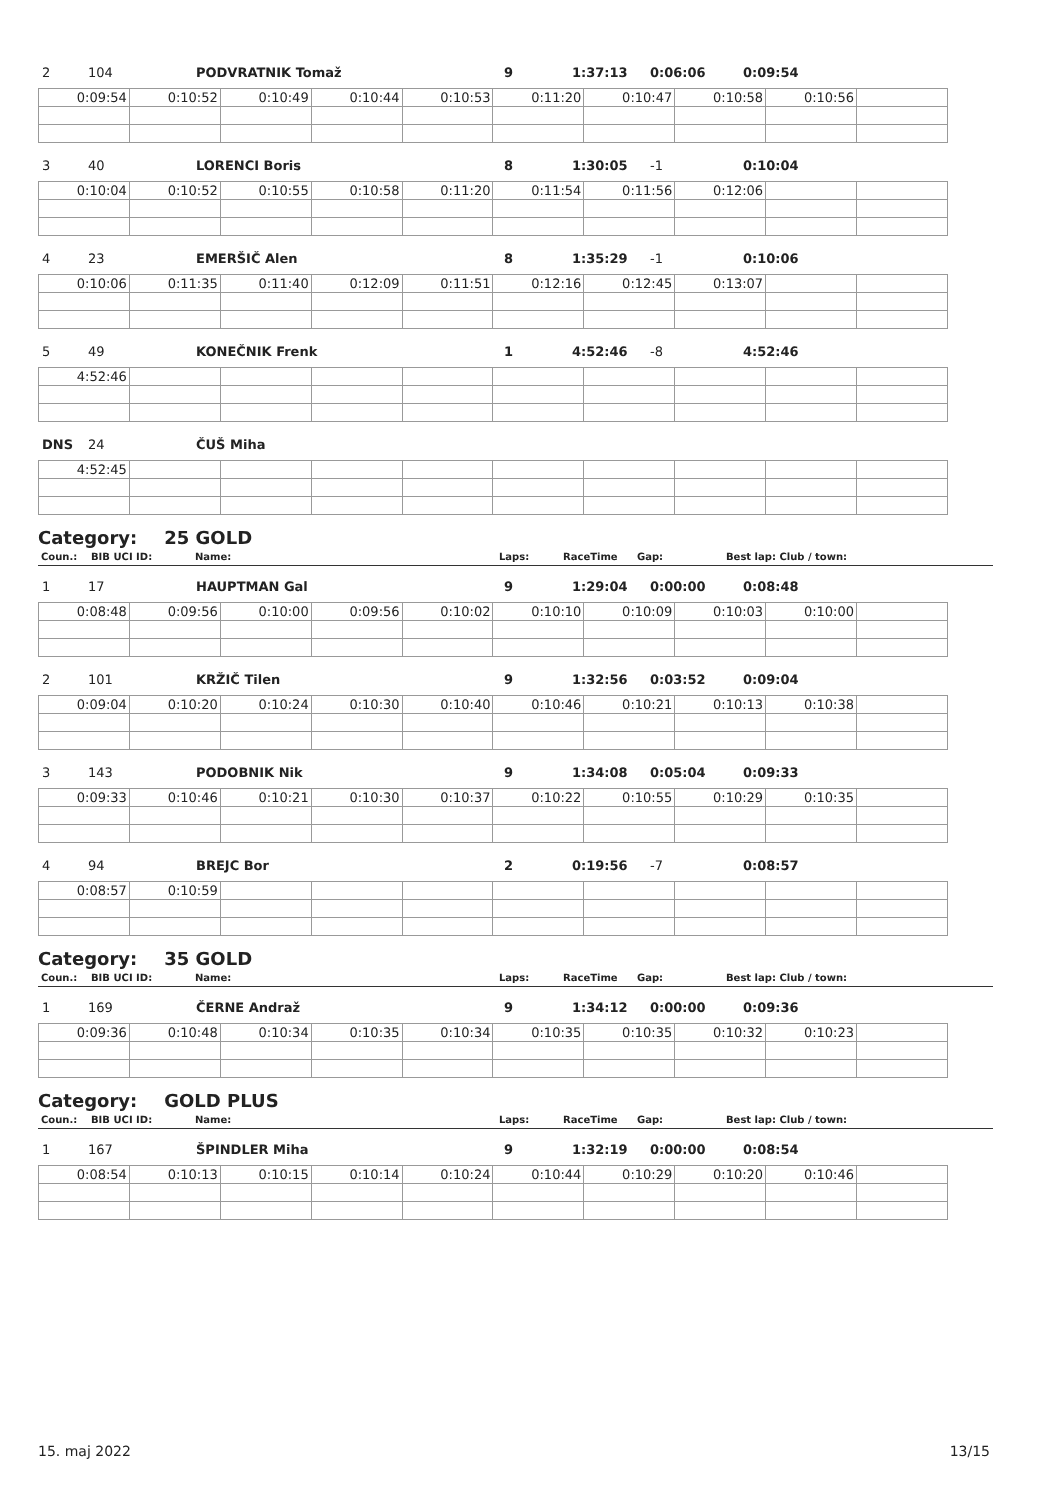| 2 | 104 | PODVRATNIK Tomaž | 9 | 1:37:13 | 0:06:06 | 0:09:54 |
| 0:09:54 | 0:10:52 | 0:10:49 | 0:10:44 | 0:10:53 | 0:11:20 | 0:10:47 | 0:10:58 | 0:10:56 | |
| 3 | 40 | LORENCI Boris | 8 | 1:30:05 | -1 | 0:10:04 |
| 0:10:04 | 0:10:52 | 0:10:55 | 0:10:58 | 0:11:20 | 0:11:54 | 0:11:56 | 0:12:06 | | |
| 4 | 23 | EMERŠIČ Alen | 8 | 1:35:29 | -1 | 0:10:06 |
| 0:10:06 | 0:11:35 | 0:11:40 | 0:12:09 | 0:11:51 | 0:12:16 | 0:12:45 | 0:13:07 | | |
| 5 | 49 | KONEČNIK Frenk | 1 | 4:52:46 | -8 | 4:52:46 |
| 4:52:46 | | | | | | | | | |
| DNS | 24 | ČUŠ Miha | | | | |
| 4:52:45 | | | | | | | | | |
Category: 25 GOLD
| Coun.: | BIB UCI ID: | Name: | Laps: | RaceTime | Gap: | Best lap: Club / town: |
| 1 | 17 | HAUPTMAN Gal | 9 | 1:29:04 | 0:00:00 | 0:08:48 |
| 0:08:48 | 0:09:56 | 0:10:00 | 0:09:56 | 0:10:02 | 0:10:10 | 0:10:09 | 0:10:03 | 0:10:00 | |
| 2 | 101 | KRŽIČ Tilen | 9 | 1:32:56 | 0:03:52 | 0:09:04 |
| 0:09:04 | 0:10:20 | 0:10:24 | 0:10:30 | 0:10:40 | 0:10:46 | 0:10:21 | 0:10:13 | 0:10:38 | |
| 3 | 143 | PODOBNIK Nik | 9 | 1:34:08 | 0:05:04 | 0:09:33 |
| 0:09:33 | 0:10:46 | 0:10:21 | 0:10:30 | 0:10:37 | 0:10:22 | 0:10:55 | 0:10:29 | 0:10:35 | |
| 4 | 94 | BREJC Bor | 2 | 0:19:56 | -7 | 0:08:57 |
| 0:08:57 | 0:10:59 | | | | | | | | |
Category: 35 GOLD
| Coun.: | BIB UCI ID: | Name: | Laps: | RaceTime | Gap: | Best lap: Club / town: |
| 1 | 169 | ČERNE Andraž | 9 | 1:34:12 | 0:00:00 | 0:09:36 |
| 0:09:36 | 0:10:48 | 0:10:34 | 0:10:35 | 0:10:34 | 0:10:35 | 0:10:35 | 0:10:32 | 0:10:23 | |
Category: GOLD PLUS
| Coun.: | BIB UCI ID: | Name: | Laps: | RaceTime | Gap: | Best lap: Club / town: |
| 1 | 167 | ŠPINDLER Miha | 9 | 1:32:19 | 0:00:00 | 0:08:54 |
| 0:08:54 | 0:10:13 | 0:10:15 | 0:10:14 | 0:10:24 | 0:10:44 | 0:10:29 | 0:10:20 | 0:10:46 | |
15. maj 2022 13/15